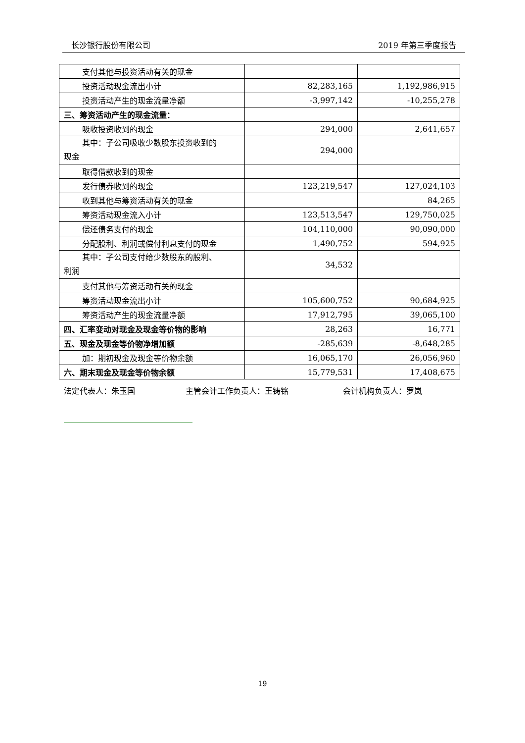长沙银行股份有限公司 2019 年第三季度报告
| 支付其他与投资活动有关的现金 | | |
| 投资活动现金流出小计 | 82,283,165 | 1,192,986,915 |
| 投资活动产生的现金流量净额 | -3,997,142 | -10,255,278 |
| 三、筹资活动产生的现金流量： | | |
| 吸收投资收到的现金 | 294,000 | 2,641,657 |
| 其中：子公司吸收少数股东投资收到的 现金 | 294,000 | |
| 取得借款收到的现金 | | |
| 发行债券收到的现金 | 123,219,547 | 127,024,103 |
| 收到其他与筹资活动有关的现金 | | 84,265 |
| 筹资活动现金流入小计 | 123,513,547 | 129,750,025 |
| 偿还债务支付的现金 | 104,110,000 | 90,090,000 |
| 分配股利、利润或偿付利息支付的现金 | 1,490,752 | 594,925 |
| 其中：子公司支付给少数股东的股利、 利润 | 34,532 | |
| 支付其他与筹资活动有关的现金 | | |
| 筹资活动现金流出小计 | 105,600,752 | 90,684,925 |
| 筹资活动产生的现金流量净额 | 17,912,795 | 39,065,100 |
| 四、汇率变动对现金及现金等价物的影响 | 28,263 | 16,771 |
| 五、现金及现金等价物净增加额 | -285,639 | -8,648,285 |
| 加：期初现金及现金等价物余额 | 16,065,170 | 26,056,960 |
| 六、期末现金及现金等价物余额 | 15,779,531 | 17,408,675 |
法定代表人：朱玉国 主管会计工作负责人：王铸铭 会计机构负责人：罗岚
19